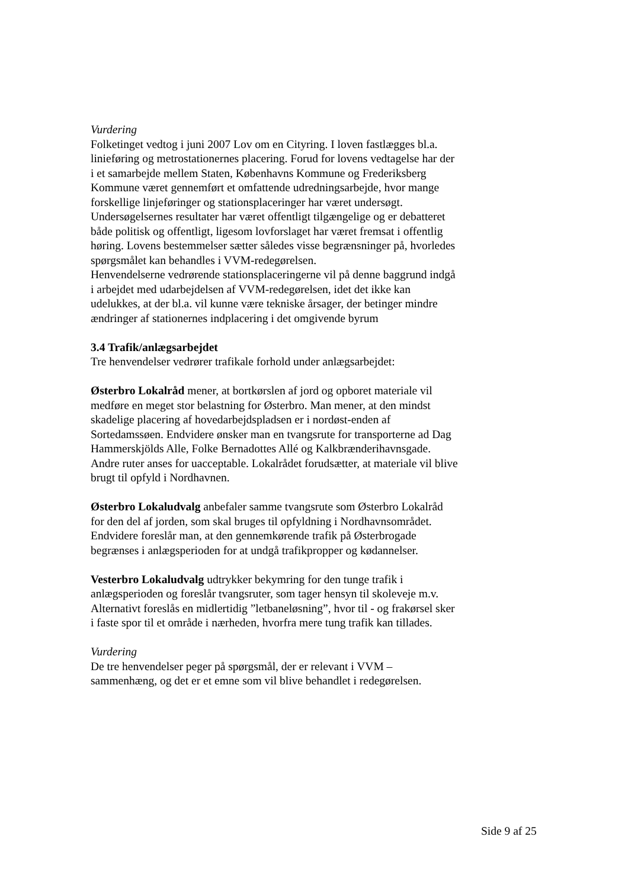Vurdering
Folketinget vedtog i juni 2007 Lov om en Cityring. I loven fastlægges bl.a. linieføring og metrostationernes placering. Forud for lovens vedtagelse har der i et samarbejde mellem Staten, Københavns Kommune og Frederiksberg Kommune været gennemført et omfattende udredningsarbejde, hvor mange forskellige linjeføringer og stationsplaceringer har været undersøgt. Undersøgelsernes resultater har været offentligt tilgængelige og er debatteret både politisk og offentligt, ligesom lovforslaget har været fremsat i offentlig høring. Lovens bestemmelser sætter således visse begrænsninger på, hvorledes spørgsmålet kan behandles i VVM-redegørelsen.
Henvendelserne vedrørende stationsplaceringerne vil på denne baggrund indgå i arbejdet med udarbejdelsen af VVM-redegørelsen, idet det ikke kan udelukkes, at der bl.a. vil kunne være tekniske årsager, der betinger mindre ændringer af stationernes indplacering i det omgivende byrum
3.4 Trafik/anlægsarbejdet
Tre henvendelser vedrører trafikale forhold under anlægsarbejdet:
Østerbro Lokalråd mener, at bortkørslen af jord og opboret materiale vil medføre en meget stor belastning for Østerbro. Man mener, at den mindst skadelige placering af hovedarbejdspladsen er i nordøst-enden af Sortedamssøen. Endvidere ønsker man en tvangsrute for transporterne ad Dag Hammerskjölds Alle, Folke Bernadottes Allé og Kalkbrænderihavnsgade. Andre ruter anses for uacceptable. Lokalrådet forudsætter, at materiale vil blive brugt til opfyld i Nordhavnen.
Østerbro Lokaludvalg anbefaler samme tvangsrute som Østerbro Lokalråd for den del af jorden, som skal bruges til opfyldning i Nordhavnsområdet. Endvidere foreslår man, at den gennemkørende trafik på Østerbrogade begrænses i anlægsperioden for at undgå trafikpropper og kødannelser.
Vesterbro Lokaludvalg udtrykker bekymring for den tunge trafik i anlægsperioden og foreslår tvangsruter, som tager hensyn til skoleveje m.v. Alternativt foreslås en midlertidig ”letbaneløsning”, hvor til - og frakørsel sker i faste spor til et område i nærheden, hvorfra mere tung trafik kan tillades.
Vurdering
De tre henvendelser peger på spørgsmål, der er relevant i VVM – sammenhæng, og det er et emne som vil blive behandlet i redegørelsen.
Side 9 af 25